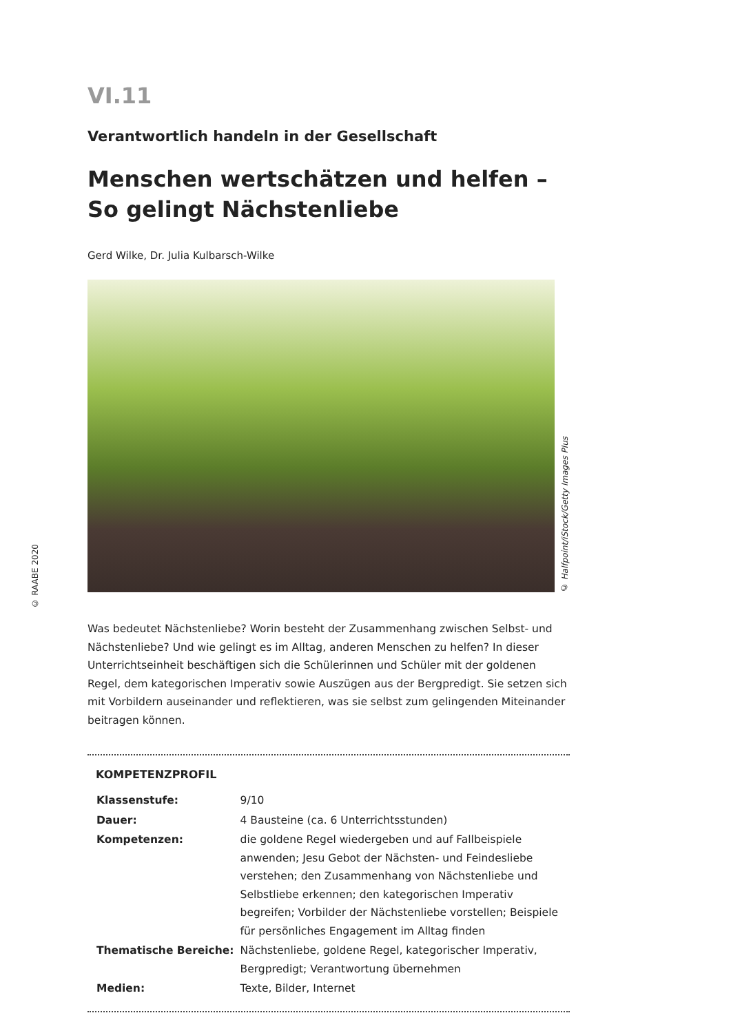© RAABE 2020
VI.11
Verantwortlich handeln in der Gesellschaft
Menschen wertschätzen und helfen –
So gelingt Nächstenliebe
Gerd Wilke, Dr. Julia Kulbarsch-Wilke
© Halfpoint/iStock/Getty Images Plus
Was bedeutet Nächstenliebe? Worin besteht der Zusammenhang zwischen Selbst- und Nächstenliebe? Und wie gelingt es im Alltag, anderen Menschen zu helfen? In dieser Unterrichtseinheit beschäftigen sich die Schülerinnen und Schüler mit der goldenen Regel, dem kategorischen Imperativ sowie Auszügen aus der Bergpredigt. Sie setzen sich mit Vorbildern auseinander und reflektieren, was sie selbst zum gelingenden Miteinander beitragen können.
KOMPETENZPROFIL
| Klassenstufe: | 9/10 |
| Dauer: | 4 Bausteine (ca. 6 Unterrichtsstunden) |
| Kompetenzen: | die goldene Regel wiedergeben und auf Fallbeispiele anwenden; Jesu Gebot der Nächsten- und Feindesliebe verstehen; den Zusammenhang von Nächstenliebe und Selbstliebe erkennen; den kategorischen Imperativ begreifen; Vorbilder der Nächstenliebe vorstellen; Beispiele für persönliches Engagement im Alltag finden |
| Thematische Bereiche: | Nächstenliebe, goldene Regel, kategorischer Imperativ, Bergpredigt; Verantwortung übernehmen |
| Medien: | Texte, Bilder, Internet |